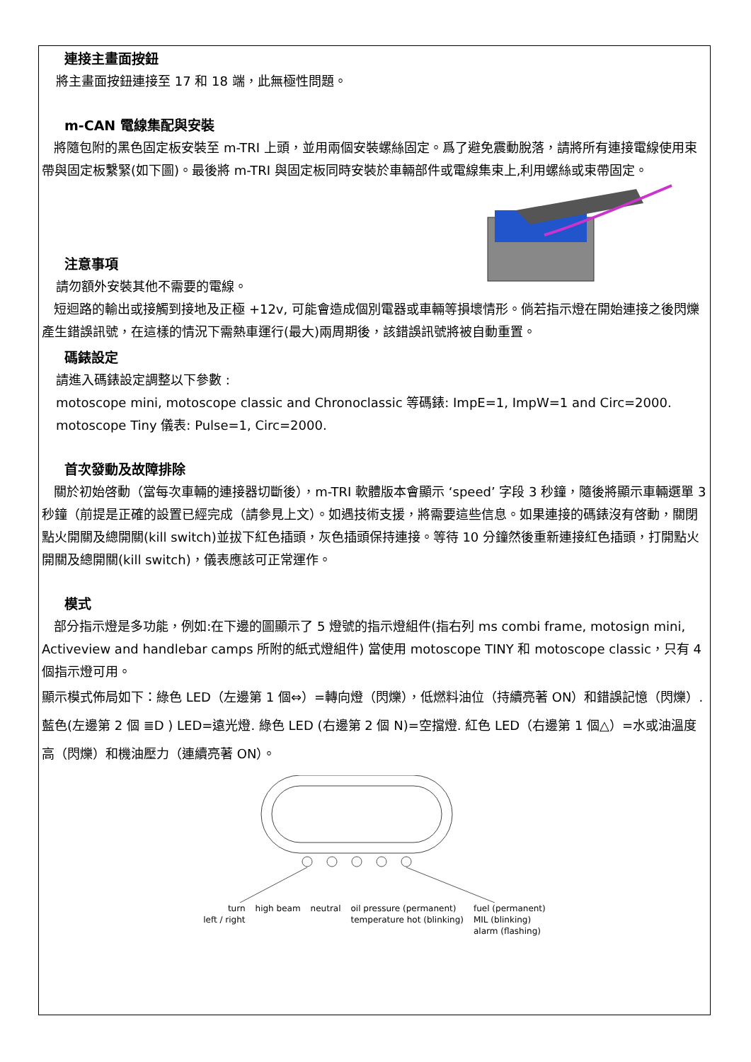連接主畫面按鈕
將主畫面按鈕連接至 17 和 18 端，此無極性問題。
m-CAN 電線集配與安裝
將隨包附的黑色固定板安裝至 m-TRI 上頭，並用兩個安裝螺絲固定。爲了避免震動脫落，請將所有連接電線使用束帶與固定板繫緊(如下圖)。最後將 m-TRI 與固定板同時安裝於車輛部件或電線集束上,利用螺絲或束帶固定。
注意事項
請勿額外安裝其他不需要的電線。
短迴路的輸出或接觸到接地及正極 +12v, 可能會造成個別電器或車輛等損壞情形。倘若指示燈在開始連接之後閃爍產生錯誤訊號，在這樣的情況下需熱車運行(最大)兩周期後，該錯誤訊號將被自動重置。
碼錶設定
請進入碼錶設定調整以下參數 :
motoscope mini, motoscope classic and Chronoclassic 等碼錶: ImpE=1, ImpW=1 and Circ=2000.
motoscope Tiny 儀表: Pulse=1, Circ=2000.
首次發動及故障排除
關於初始啓動（當每次車輛的連接器切斷後），m-TRI 軟體版本會顯示 ‘speed’ 字段 3 秒鐘，隨後將顯示車輛選單 3 秒鐘（前提是正確的設置已經完成（請參見上文）。如遇技術支援，將需要這些信息。如果連接的碼錶沒有啓動，關閉點火開關及總開關(kill switch)並拔下紅色插頭，灰色插頭保持連接。等待 10 分鐘然後重新連接紅色插頭，打開點火開關及總開關(kill switch)，儀表應該可正常運作。
模式
部分指示燈是多功能，例如:在下邊的圖顯示了 5 燈號的指示燈組件(指右列 ms combi frame, motosign mini, Activeview and handlebar camps 所附的紙式燈組件) 當使用 motoscope TINY 和 motoscope classic，只有 4 個指示燈可用。
顯示模式佈局如下：綠色 LED（左邊第 1 個⇔）=轉向燈（閃爍），低燃料油位（持續亮著 ON）和錯誤記憶（閃爍）. 藍色(左邊第 2 個 ≣D ) LED=遠光燈. 綠色 LED (右邊第 2 個 N)=空擋燈. 紅色 LED（右邊第 1 個△）=水或油溫度高（閃爍）和機油壓力（連續亮著 ON）。
turn
left / right
high beam neutral oil pressure (permanent)
temperature hot (blinking)
fuel (permanent)
MIL (blinking)
alarm (flashing)